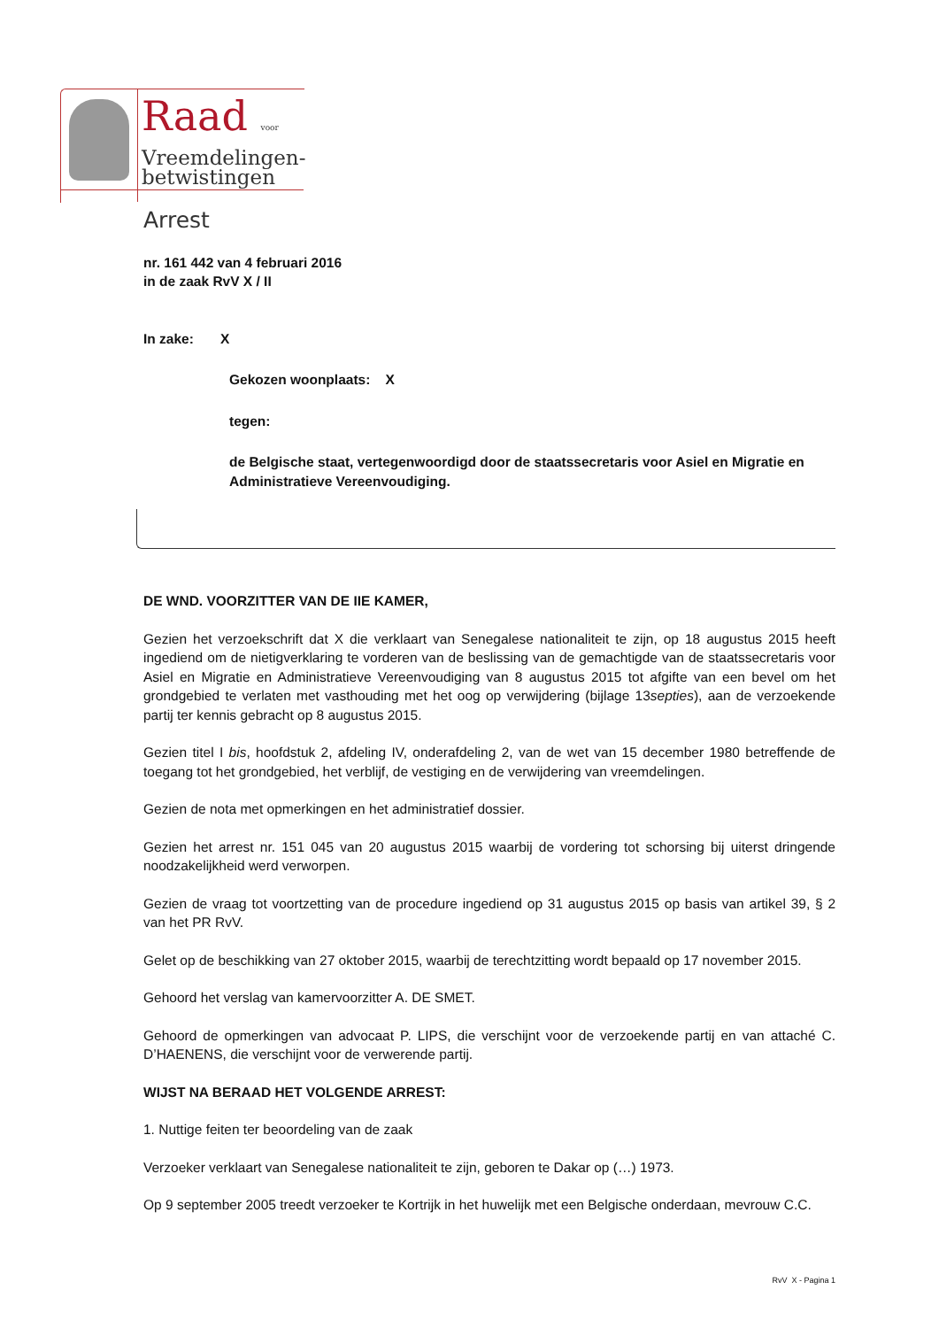Raad voor
Vreemdelingen-
betwistingen
Arrest
nr. 161 442 van 4 februari 2016
in de zaak RvV X / II
In zake: X
Gekozen woonplaats: X
tegen:
de Belgische staat, vertegenwoordigd door de staatssecretaris voor Asiel en Migratie en Administratieve Vereenvoudiging.
DE WND. VOORZITTER VAN DE IIE KAMER,
Gezien het verzoekschrift dat X die verklaart van Senegalese nationaliteit te zijn, op 18 augustus 2015 heeft ingediend om de nietigverklaring te vorderen van de beslissing van de gemachtigde van de staatssecretaris voor Asiel en Migratie en Administratieve Vereenvoudiging van 8 augustus 2015 tot afgifte van een bevel om het grondgebied te verlaten met vasthouding met het oog op verwijdering (bijlage 13septies), aan de verzoekende partij ter kennis gebracht op 8 augustus 2015.
Gezien titel I bis, hoofdstuk 2, afdeling IV, onderafdeling 2, van de wet van 15 december 1980 betreffende de toegang tot het grondgebied, het verblijf, de vestiging en de verwijdering van vreemdelingen.
Gezien de nota met opmerkingen en het administratief dossier.
Gezien het arrest nr. 151 045 van 20 augustus 2015 waarbij de vordering tot schorsing bij uiterst dringende noodzakelijkheid werd verworpen.
Gezien de vraag tot voortzetting van de procedure ingediend op 31 augustus 2015 op basis van artikel 39, § 2 van het PR RvV.
Gelet op de beschikking van 27 oktober 2015, waarbij de terechtzitting wordt bepaald op 17 november 2015.
Gehoord het verslag van kamervoorzitter A. DE SMET.
Gehoord de opmerkingen van advocaat P. LIPS, die verschijnt voor de verzoekende partij en van attaché C. D’HAENENS, die verschijnt voor de verwerende partij.
WIJST NA BERAAD HET VOLGENDE ARREST:
1. Nuttige feiten ter beoordeling van de zaak
Verzoeker verklaart van Senegalese nationaliteit te zijn, geboren te Dakar op (…) 1973.
Op 9 september 2005 treedt verzoeker te Kortrijk in het huwelijk met een Belgische onderdaan, mevrouw C.C.
RvV X - Pagina 1